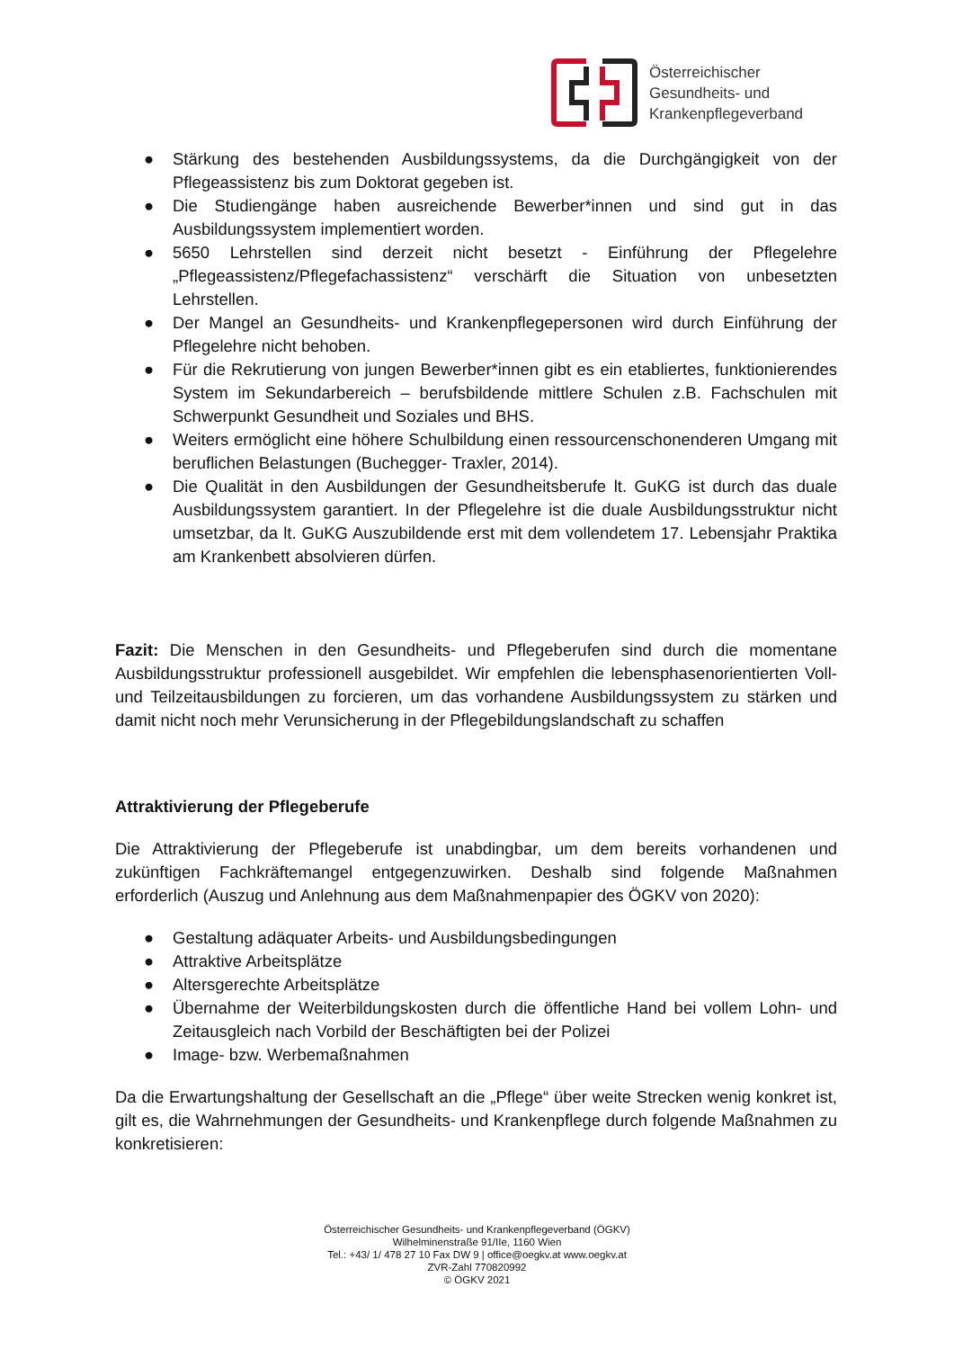Österreichischer
Gesundheits- und
Krankenpflegeverband
● Stärkung des bestehenden Ausbildungssystems, da die Durchgängigkeit von der Pflegeassistenz bis zum Doktorat gegeben ist.
● Die Studiengänge haben ausreichende Bewerber*innen und sind gut in das Ausbildungssystem implementiert worden.
● 5650 Lehrstellen sind derzeit nicht besetzt - Einführung der Pflegelehre „Pflegeassistenz/Pflegefachassistenz“ verschärft die Situation von unbesetzten Lehrstellen.
● Der Mangel an Gesundheits- und Krankenpflegepersonen wird durch Einführung der Pflegelehre nicht behoben.
● Für die Rekrutierung von jungen Bewerber*innen gibt es ein etabliertes, funktionierendes System im Sekundarbereich – berufsbildende mittlere Schulen z.B. Fachschulen mit Schwerpunkt Gesundheit und Soziales und BHS.
● Weiters ermöglicht eine höhere Schulbildung einen ressourcenschonenderen Umgang mit beruflichen Belastungen (Buchegger- Traxler, 2014).
● Die Qualität in den Ausbildungen der Gesundheitsberufe lt. GuKG ist durch das duale Ausbildungssystem garantiert. In der Pflegelehre ist die duale Ausbildungsstruktur nicht umsetzbar, da lt. GuKG Auszubildende erst mit dem vollendetem 17. Lebensjahr Praktika am Krankenbett absolvieren dürfen.
Fazit: Die Menschen in den Gesundheits- und Pflegeberufen sind durch die momentane Ausbildungsstruktur professionell ausgebildet. Wir empfehlen die lebensphasenorientierten Voll- und Teilzeitausbildungen zu forcieren, um das vorhandene Ausbildungssystem zu stärken und damit nicht noch mehr Verunsicherung in der Pflegebildungslandschaft zu schaffen
Attraktivierung der Pflegeberufe
Die Attraktivierung der Pflegeberufe ist unabdingbar, um dem bereits vorhandenen und zukünftigen Fachkräftemangel entgegenzuwirken. Deshalb sind folgende Maßnahmen erforderlich (Auszug und Anlehnung aus dem Maßnahmenpapier des ÖGKV von 2020):
● Gestaltung adäquater Arbeits- und Ausbildungsbedingungen
● Attraktive Arbeitsplätze
● Altersgerechte Arbeitsplätze
● Übernahme der Weiterbildungskosten durch die öffentliche Hand bei vollem Lohn- und Zeitausgleich nach Vorbild der Beschäftigten bei der Polizei
● Image- bzw. Werbemaßnahmen
Da die Erwartungshaltung der Gesellschaft an die „Pflege“ über weite Strecken wenig konkret ist, gilt es, die Wahrnehmungen der Gesundheits- und Krankenpflege durch folgende Maßnahmen zu konkretisieren:
Österreichischer Gesundheits- und Krankenpflegeverband (ÖGKV)
Wilhelminenstraße 91/IIe, 1160 Wien
Tel.: +43/ 1/ 478 27 10 Fax DW 9 | office@oegkv.at www.oegkv.at
ZVR-Zahl 770820992
© ÖGKV 2021